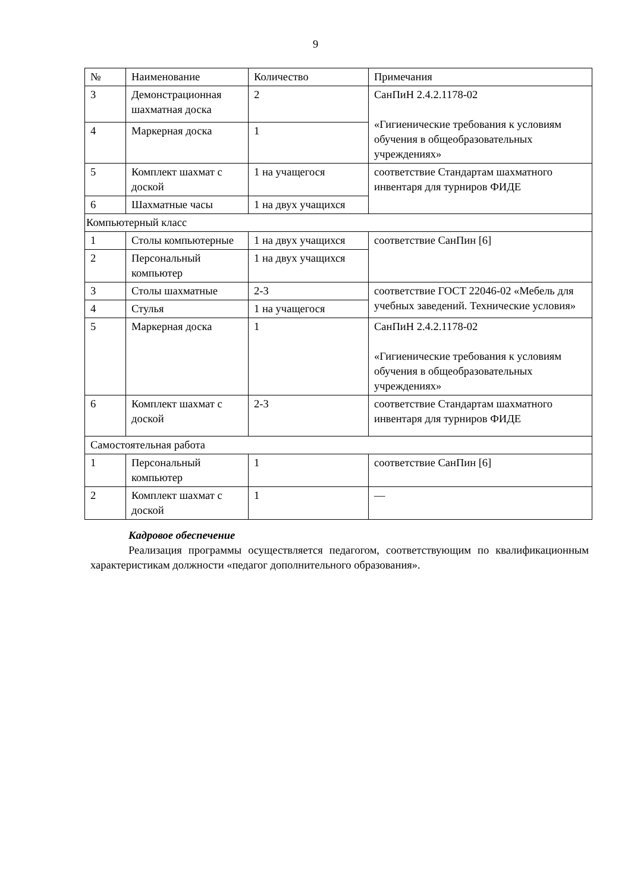9
| № | Наименование | Количество | Примечания |
| 3 | Демонстрационная шахматная доска | 2 | СанПиН 2.4.2.1178-02 «Гигиенические требования к условиям обучения в общеобразовательных учреждениях» |
| 4 | Маркерная доска | 1 | |
| 5 | Комплект шахмат с доской | 1 на учащегося | соответствие Стандартам шахматного инвентаря для турниров ФИДЕ |
| 6 | Шахматные часы | 1 на двух учащихся | |
| Компьютерный класс | | | |
| 1 | Столы компьютерные | 1 на двух учащихся | соответствие СанПин [6] |
| 2 | Персональный компьютер | 1 на двух учащихся | |
| 3 | Столы шахматные | 2-3 | соответствие ГОСТ 22046-02 «Мебель для учебных заведений. Технические условия» |
| 4 | Стулья | 1 на учащегося | |
| 5 | Маркерная доска | 1 | СанПиН 2.4.2.1178-02 «Гигиенические требования к условиям обучения в общеобразовательных учреждениях» |
| 6 | Комплект шахмат с доской | 2-3 | соответствие Стандартам шахматного инвентаря для турниров ФИДЕ |
| Самостоятельная работа | | | |
| 1 | Персональный компьютер | 1 | соответствие СанПин [6] |
| 2 | Комплект шахмат с доской | 1 | — |
Кадровое обеспечение
Реализация программы осуществляется педагогом, соответствующим по квалификационным характеристикам должности «педагог дополнительного образования».